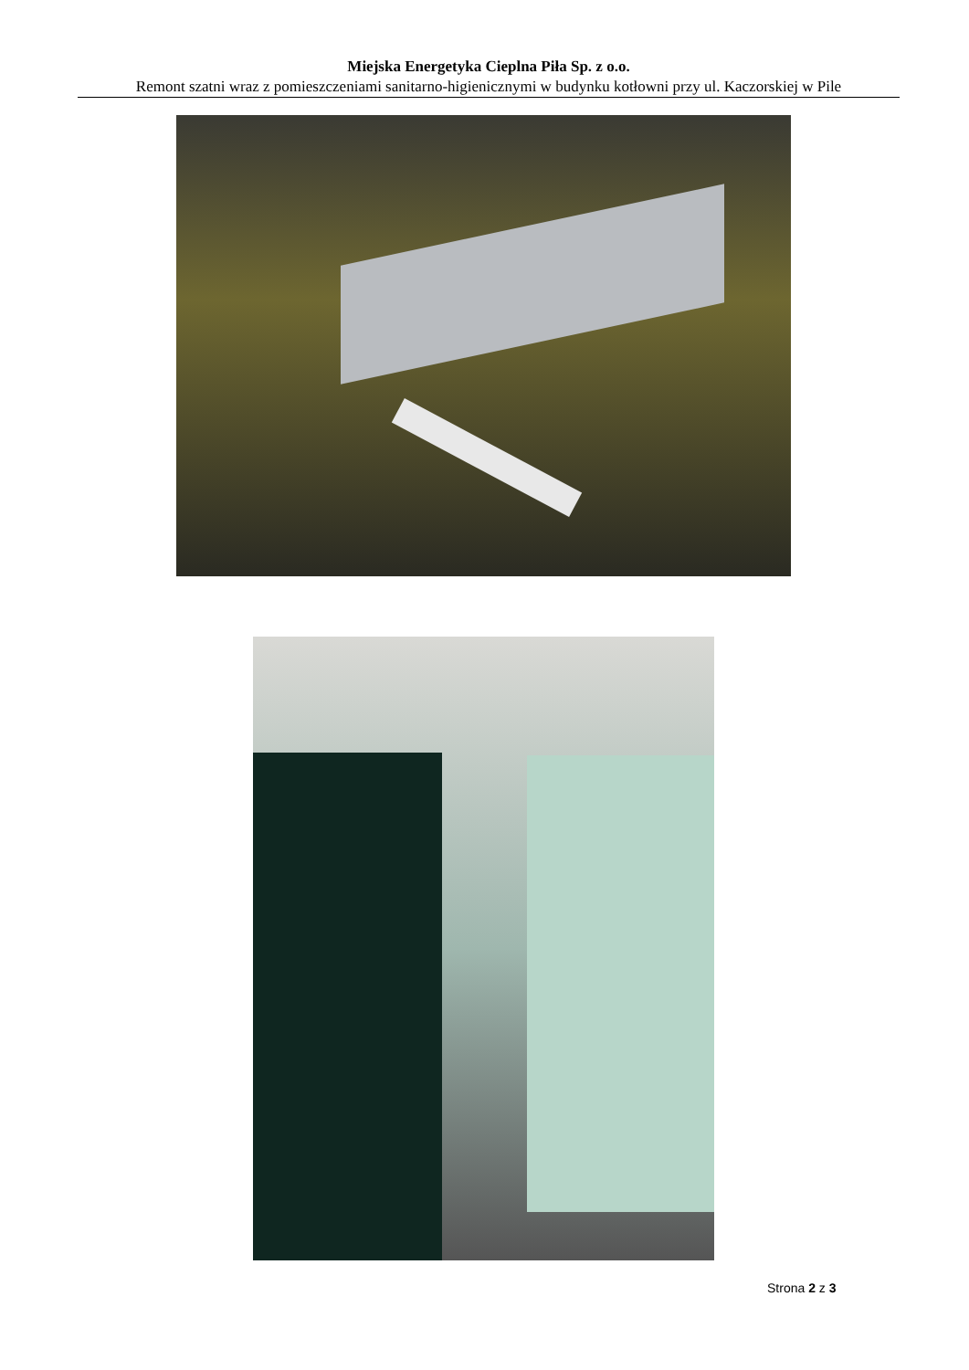Miejska Energetyka Cieplna Piła Sp. z o.o.
Remont szatni wraz z pomieszczeniami sanitarno-higienicznymi w budynku kotłowni przy ul. Kaczorskiej w Pile
Strona 2 z 3